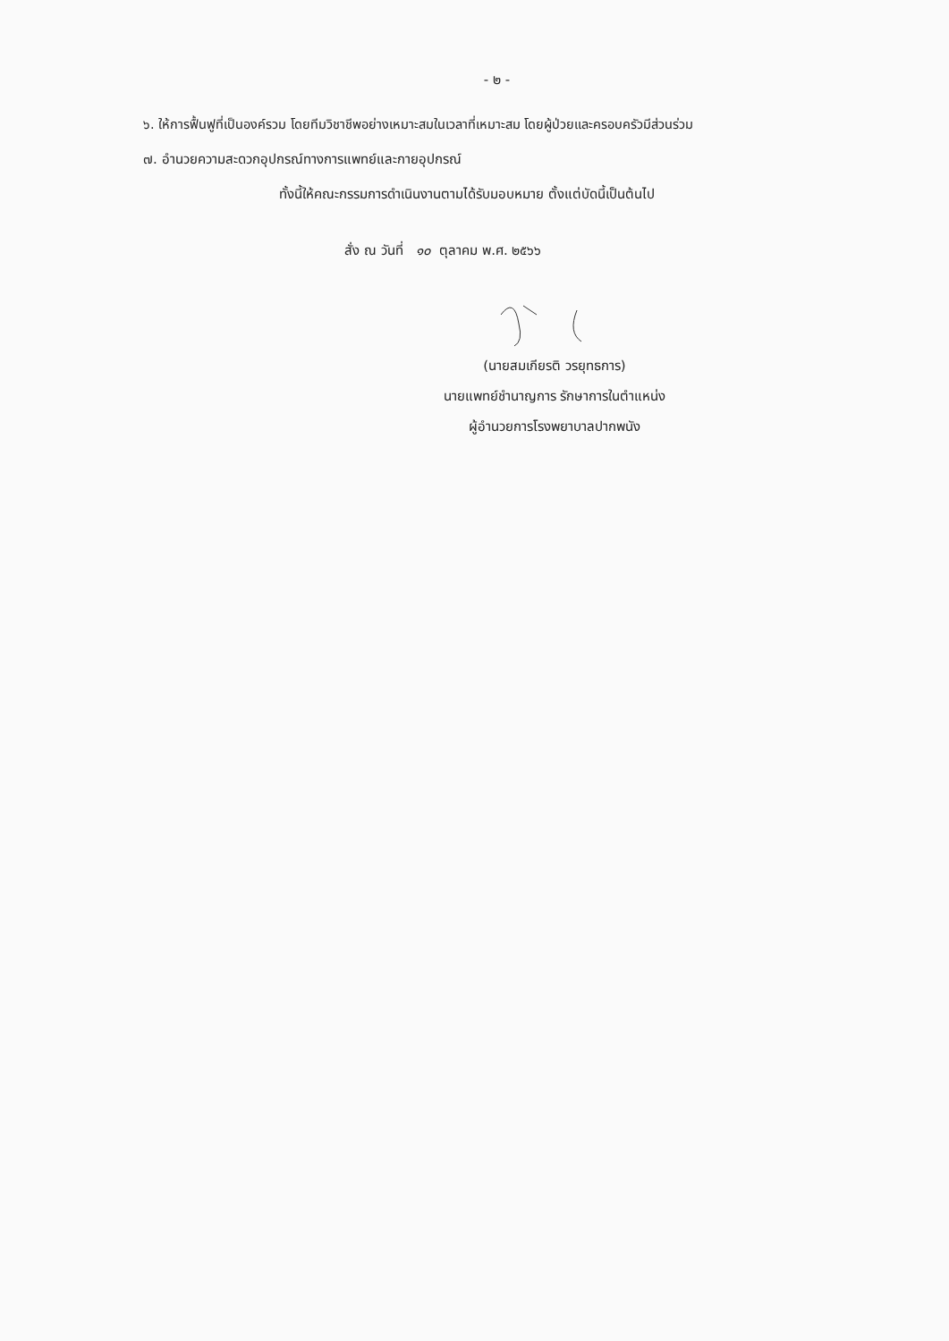- ๒ -
๖. ให้การฟื้นฟูที่เป็นองค์รวม โดยทีมวิชาชีพอย่างเหมาะสมในเวลาที่เหมาะสม โดยผู้ป่วยและครอบครัวมีส่วนร่วม
๗. อำนวยความสะดวกอุปกรณ์ทางการแพทย์และกายอุปกรณ์
ทั้งนี้ให้คณะกรรมการดำเนินงานตามได้รับมอบหมาย ตั้งแต่บัดนี้เป็นต้นไป
สั่ง ณ วันที่ ๑๐ ตุลาคม พ.ศ. ๒๕๖๖
(นายสมเกียรติ วรยุทธการ)
นายแพทย์ชำนาญการ รักษาการในตำแหน่ง
ผู้อำนวยการโรงพยาบาลปากพนัง